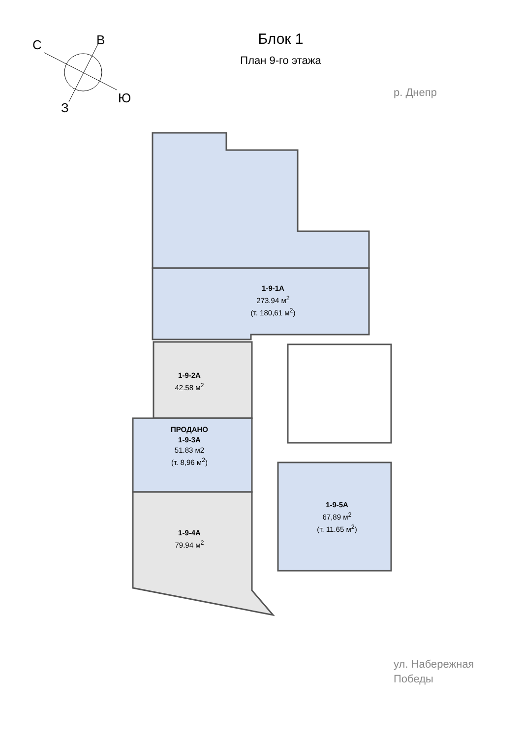Блок 1
План 9-го этажа
р. Днепр
С В
Ю
З
1-9-1А
273.94 м<sup>2</sup>
(т. 180,61 м<sup>2</sup>)
1-9-2А
42.58 м<sup>2</sup>
ПРОДАНО
1-9-3А
51.83 м2
(т. 8,96 м<sup>2</sup>)
1-9-4А
79.94 м<sup>2</sup>
1-9-5А
67,89 м<sup>2</sup>
(т. 11.65 м<sup>2</sup>)
ул. Набережная
Победы